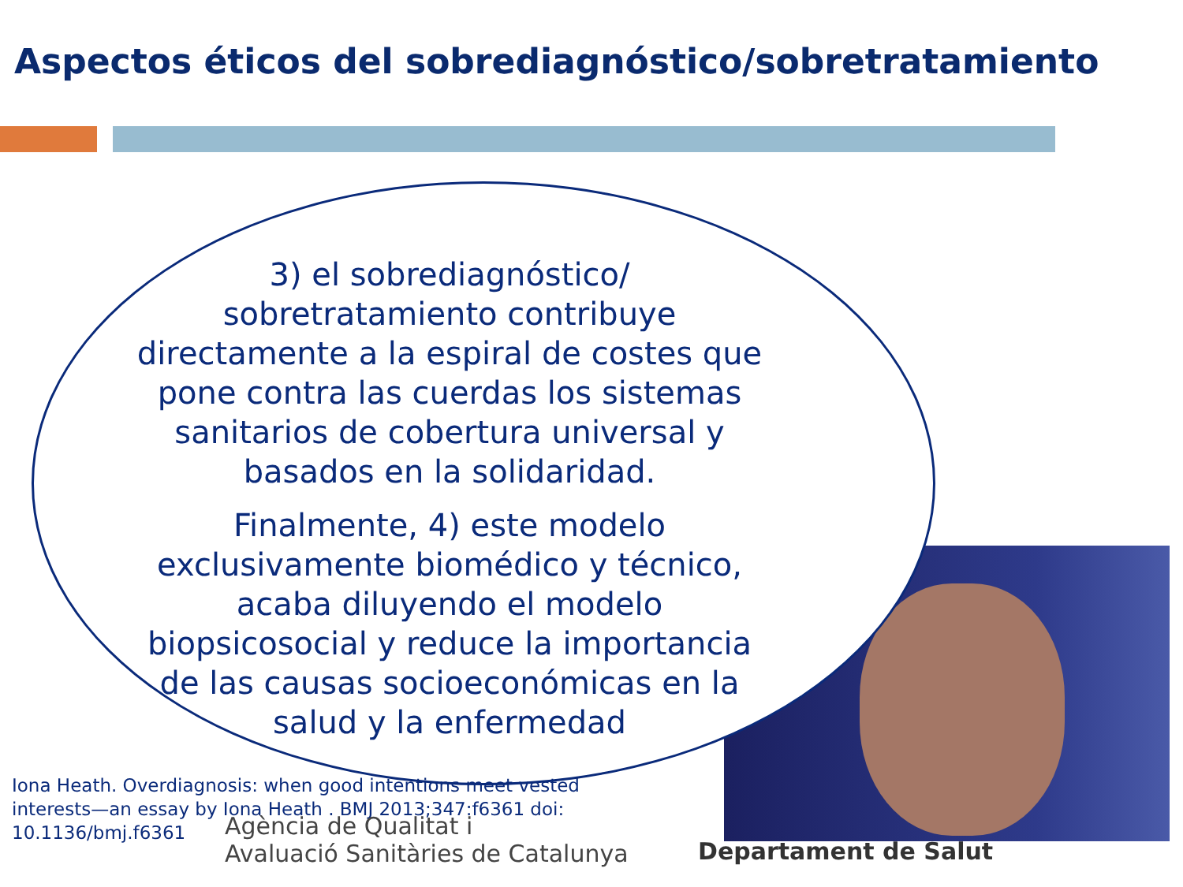Aspectos éticos del sobrediagnóstico/sobretratamiento
3) el sobrediagnóstico/ sobretratamiento contribuye directamente a la espiral de costes que pone contra las cuerdas los sistemas sanitarios de cobertura universal y basados en la solidaridad.
Finalmente, 4) este modelo exclusivamente biomédico y técnico, acaba diluyendo el modelo biopsicosocial y reduce la importancia de las causas socioeconómicas en la salud y la enfermedad
Iona Heath. Overdiagnosis: when good intentions meet vested interests—an essay by Iona Heath . BMJ 2013;347:f6361 doi: 10.1136/bmj.f6361
Agència de Qualitat i
Avaluació Sanitàries de Catalunya
Departament de Salut